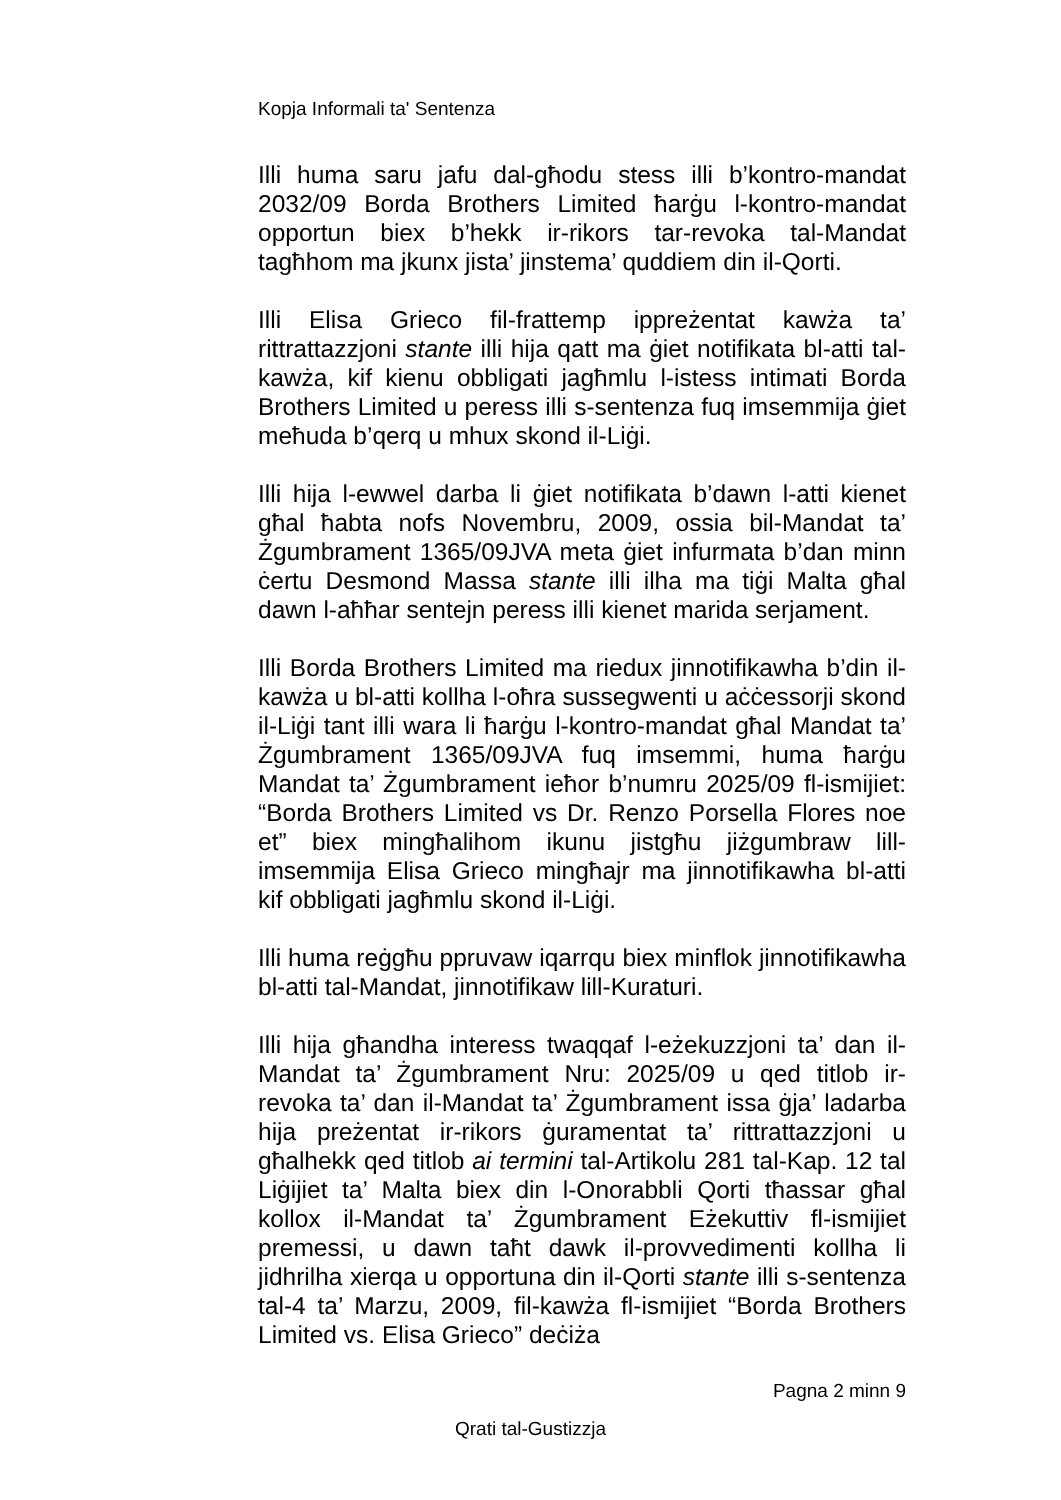Kopja Informali ta' Sentenza
Illi huma saru jafu dal-għodu stess illi b’kontro-mandat 2032/09 Borda Brothers Limited ħarġu l-kontro-mandat opportun biex b’hekk ir-rikors tar-revoka tal-Mandat tagħhom ma jkunx jista’ jinstema’ quddiem din il-Qorti.
Illi Elisa Grieco fil-frattemp ippreżentat kawża ta’ rittrattazzjoni stante illi hija qatt ma ġiet notifikata bl-atti tal-kawża, kif kienu obbligati jagħmlu l-istess intimati Borda Brothers Limited u peress illi s-sentenza fuq imsemmija ġiet meħuda b’qerq u mhux skond il-Liġi.
Illi hija l-ewwel darba li ġiet notifikata b’dawn l-atti kienet għal ħabta nofs Novembru, 2009, ossia bil-Mandat ta’ Żgumbrament 1365/09JVA meta ġiet infurmata b’dan minn ċertu Desmond Massa stante illi ilha ma tiġi Malta għal dawn l-aħħar sentejn peress illi kienet marida serjament.
Illi Borda Brothers Limited ma riedux jinnotifikawha b’din il-kawża u bl-atti kollha l-oħra sussegwenti u aċċessorji skond il-Liġi tant illi wara li ħarġu l-kontro-mandat għal Mandat ta’ Żgumbrament 1365/09JVA fuq imsemmi, huma ħarġu Mandat ta’ Żgumbrament ieħor b’numru 2025/09 fl-ismijiet: “Borda Brothers Limited vs Dr. Renzo Porsella Flores noe et” biex mingħalihom ikunu jistgħu jiżgumbraw lill-imsemmija Elisa Grieco mingħajr ma jinnotifikawha bl-atti kif obbligati jagħmlu skond il-Liġi.
Illi huma reġgħu ppruvaw iqarrqu biex minflok jinnotifikawha bl-atti tal-Mandat, jinnotifikaw lill-Kuraturi.
Illi hija għandha interess twaqqaf l-eżekuzzjoni ta’ dan il-Mandat ta’ Żgumbrament Nru: 2025/09 u qed titlob ir-revoka ta’ dan il-Mandat ta’ Żgumbrament issa ġja’ ladarba hija preżentat ir-rikors ġuramentat ta’ rittrattazzjoni u għalhekk qed titlob ai termini tal-Artikolu 281 tal-Kap. 12 tal Liġijiet ta’ Malta biex din l-Onorabbli Qorti tħassar għal kollox il-Mandat ta’ Żgumbrament Eżekuttiv fl-ismijiet premessi, u dawn taħt dawk il-provvedimenti kollha li jidhrilha xierqa u opportuna din il-Qorti stante illi s-sentenza tal-4 ta’ Marzu, 2009, fil-kawża fl-ismijiet “Borda Brothers Limited vs. Elisa Grieco” deċiża
Pagna 2 minn 9
Qrati tal-Gustizzja